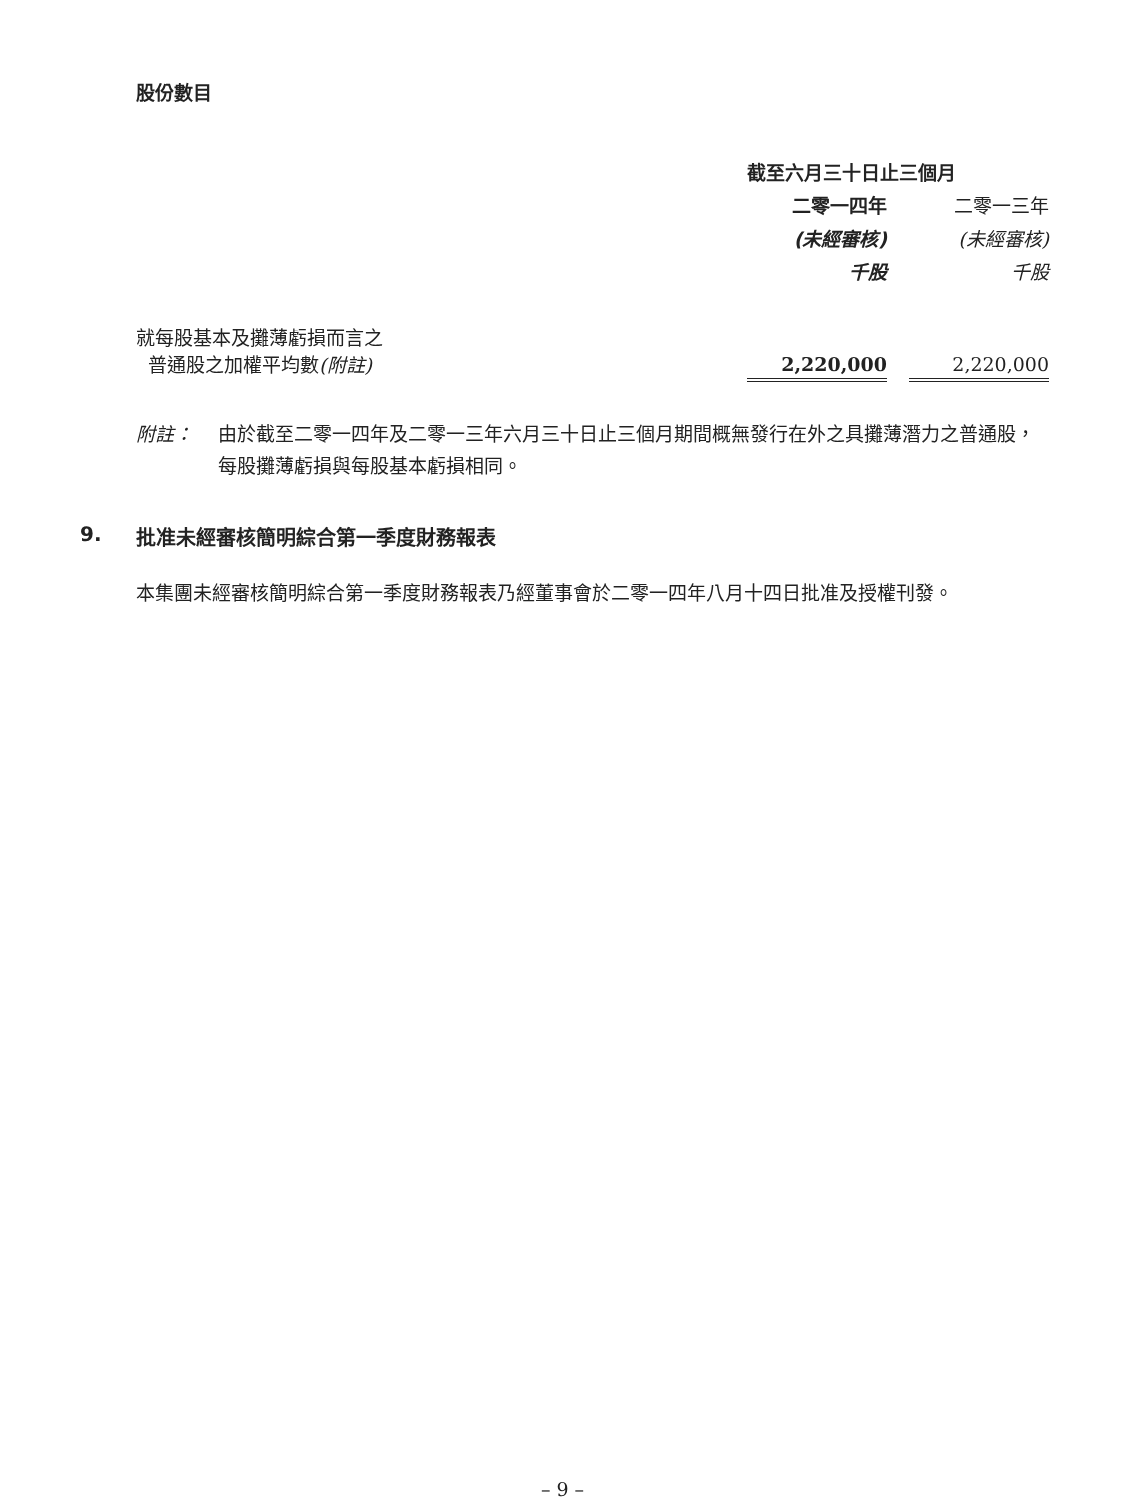股份數目
| | 截至六月三十日止三個月 | | |
| | 二零一四年 | | 二零一三年 |
| | (未經審核) | | (未經審核) |
| | 千股 | | 千股 |
| 就每股基本及攤薄虧損而言之 普通股之加權平均數 (附註) | 2,220,000 | | 2,220,000 |
附註： 由於截至二零一四年及二零一三年六月三十日止三個月期間概無發行在外之具攤薄潛力之普通股，每股攤薄虧損與每股基本虧損相同。
9. 批准未經審核簡明綜合第一季度財務報表
本集團未經審核簡明綜合第一季度財務報表乃經董事會於二零一四年八月十四日批准及授權刊發。
– 9 –